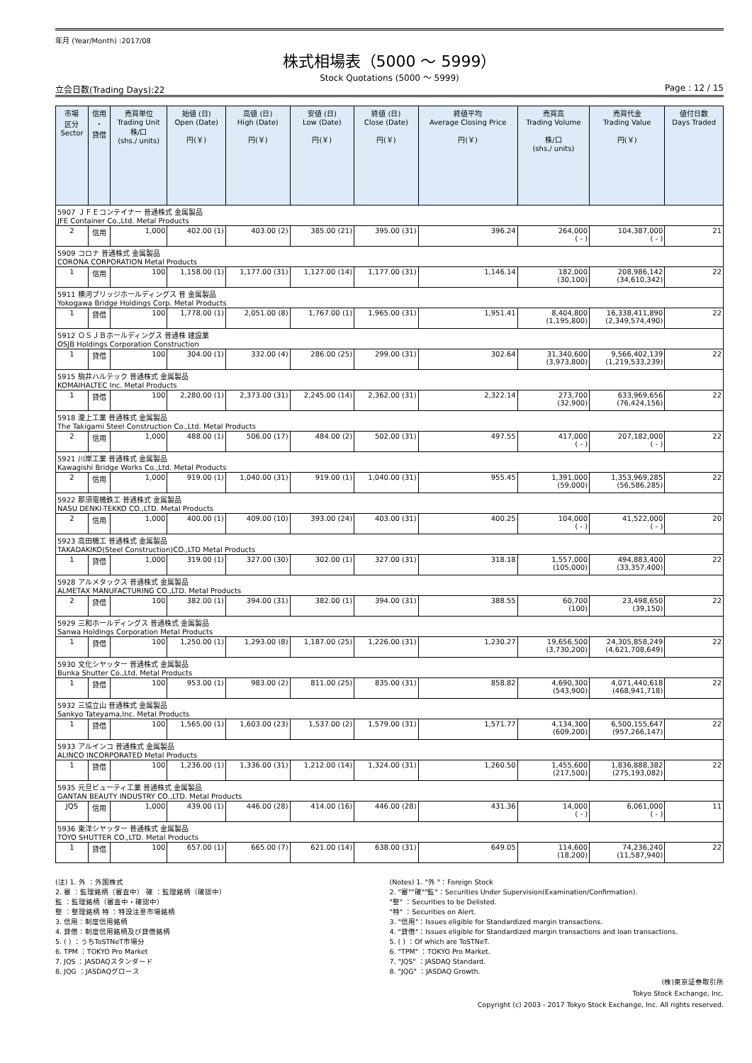年月 (Year/Month) :2017/08
株式相場表（5000 ～ 5999）
Stock Quotations (5000 ～ 5999)
立会日数(Trading Days):22 Page : 12 / 15
| 市場 区分 Sector | 信用 ・ 貸借 | 売買単位 Trading Unit 株/口 (shs./ units) | 始値 (日) Open (Date) 円(￥) | 高値 (日) High (Date) 円(￥) | 安値 (日) Low (Date) 円(￥) | 終値 (日) Close (Date) 円(￥) | 終値平均 Average Closing Price 円(￥) | 売買高 Trading Volume 株/口 (shs./ units) | 売買代金 Trading Value 円(￥) | 値付日数 Days Traded |
| --- | --- | --- | --- | --- | --- | --- | --- | --- | --- | --- |
| 5907 ＪＦＥコンテイナー 普通株式 金属製品 JFE Container Co.,Ltd. Metal Products | | | | | | | | | | |
| 2 | 信用 | 1,000 | 402.00 (1) | 403.00 (2) | 385.00 (21) | 395.00 (31) | 396.24 | 264,000 ( - ) | 104,387,000 ( - ) | 21 |
| 5909 コロナ 普通株式 金属製品 CORONA CORPORATION Metal Products | | | | | | | | | | |
| 1 | 信用 | 100 | 1,158.00 (1) | 1,177.00 (31) | 1,127.00 (14) | 1,177.00 (31) | 1,146.14 | 182,000 (30,100) | 208,986,142 (34,610,342) | 22 |
| 5911 横河ブリッジホールディングス 普 金属製品 Yokogawa Bridge Holdings Corp. Metal Products | | | | | | | | | | |
| 1 | 貸借 | 100 | 1,778.00 (1) | 2,051.00 (8) | 1,767.00 (1) | 1,965.00 (31) | 1,951.41 | 8,404,800 (1,195,800) | 16,338,411,890 (2,349,574,490) | 22 |
| 5912 ＯＳＪＢホールディングス 普通株 建設業 OSJB Holdings Corporation Construction | | | | | | | | | | |
| 1 | 貸借 | 100 | 304.00 (1) | 332.00 (4) | 286.00 (25) | 299.00 (31) | 302.64 | 31,340,600 (3,973,800) | 9,566,402,139 (1,219,533,239) | 22 |
| 5915 駒井ハルテック 普通株式 金属製品 KOMAIHALTEC Inc. Metal Products | | | | | | | | | | |
| 1 | 貸借 | 100 | 2,280.00 (1) | 2,373.00 (31) | 2,245.00 (14) | 2,362.00 (31) | 2,322.14 | 273,700 (32,900) | 633,969,656 (76,424,156) | 22 |
| 5918 瀧上工業 普通株式 金属製品 The Takigami Steel Construction Co.,Ltd. Metal Products | | | | | | | | | | |
| 2 | 信用 | 1,000 | 488.00 (1) | 506.00 (17) | 484.00 (2) | 502.00 (31) | 497.55 | 417,000 ( - ) | 207,182,000 ( - ) | 22 |
| 5921 川岸工業 普通株式 金属製品 Kawagishi Bridge Works Co.,Ltd. Metal Products | | | | | | | | | | |
| 2 | 信用 | 1,000 | 919.00 (1) | 1,040.00 (31) | 919.00 (1) | 1,040.00 (31) | 955.45 | 1,391,000 (59,000) | 1,353,969,285 (56,586,285) | 22 |
| 5922 那須電機鉄工 普通株式 金属製品 NASU DENKI-TEKKO CO.,LTD. Metal Products | | | | | | | | | | |
| 2 | 信用 | 1,000 | 400.00 (1) | 409.00 (10) | 393.00 (24) | 403.00 (31) | 400.25 | 104,000 ( - ) | 41,522,000 ( - ) | 20 |
| 5923 高田機工 普通株式 金属製品 TAKADAKIKO(Steel Construction)CO.,LTD Metal Products | | | | | | | | | | |
| 1 | 貸借 | 1,000 | 319.00 (1) | 327.00 (30) | 302.00 (1) | 327.00 (31) | 318.18 | 1,557,000 (105,000) | 494,883,400 (33,357,400) | 22 |
| 5928 アルメタックス 普通株式 金属製品 ALMETAX MANUFACTURING CO.,LTD. Metal Products | | | | | | | | | | |
| 2 | 貸借 | 100 | 382.00 (1) | 394.00 (31) | 382.00 (1) | 394.00 (31) | 388.55 | 60,700 (100) | 23,498,650 (39,150) | 22 |
| 5929 三和ホールディングス 普通株式 金属製品 Sanwa Holdings Corporation Metal Products | | | | | | | | | | |
| 1 | 貸借 | 100 | 1,250.00 (1) | 1,293.00 (8) | 1,187.00 (25) | 1,226.00 (31) | 1,230.27 | 19,656,500 (3,730,200) | 24,305,858,249 (4,621,708,649) | 22 |
| 5930 文化シヤッター 普通株式 金属製品 Bunka Shutter Co.,Ltd. Metal Products | | | | | | | | | | |
| 1 | 貸借 | 100 | 953.00 (1) | 983.00 (2) | 811.00 (25) | 835.00 (31) | 858.82 | 4,690,300 (543,900) | 4,071,440,618 (468,941,718) | 22 |
| 5932 三協立山 普通株式 金属製品 Sankyo Tateyama,Inc. Metal Products | | | | | | | | | | |
| 1 | 貸借 | 100 | 1,565.00 (1) | 1,603.00 (23) | 1,537.00 (2) | 1,579.00 (31) | 1,571.77 | 4,134,300 (609,200) | 6,500,155,647 (957,266,147) | 22 |
| 5933 アルインコ 普通株式 金属製品 ALINCO INCORPORATED Metal Products | | | | | | | | | | |
| 1 | 貸借 | 100 | 1,236.00 (1) | 1,336.00 (31) | 1,212.00 (14) | 1,324.00 (31) | 1,260.50 | 1,455,600 (217,500) | 1,836,888,382 (275,193,082) | 22 |
| 5935 元旦ビューティ工業 普通株式 金属製品 GANTAN BEAUTY INDUSTRY CO.,LTD. Metal Products | | | | | | | | | | |
| JQS | 信用 | 1,000 | 439.00 (1) | 446.00 (28) | 414.00 (16) | 446.00 (28) | 431.36 | 14,000 ( - ) | 6,061,000 ( - ) | 11 |
| 5936 東洋シヤッター 普通株式 金属製品 TOYO SHUTTER CO.,LTD. Metal Products | | | | | | | | | | |
| 1 | 貸借 | 100 | 657.00 (1) | 665.00 (7) | 621.00 (14) | 638.00 (31) | 649.05 | 114,600 (18,200) | 74,236,240 (11,587,940) | 22 |
(注) 1. 外 ：外国株式
2. 審 ：監理銘柄（審査中） 確 ：監理銘柄（確認中）
監 ：監理銘柄（審査中・確認中）
整 ：整理銘柄 特 ：特設注意市場銘柄
3. 信用：制度信用銘柄
4. 貸借：制度信用銘柄及び貸借銘柄
5. ( ) ：うちToSTNeT市場分
6. TPM ：TOKYO Pro Market
7. JQS ：JASDAQスタンダード
8. JQG ：JASDAQグロース
(Notes) 1. "外 "：Foreign Stock
2. "審""確""監"：Securities Under Supervision(Examination/Confirmation).
"整" ：Securities to be Delisted.
"特" ：Securities on Alert.
3. "信用"：Issues eligible for Standardized margin transactions.
4. "貸借"：Issues eligible for Standardized margin transactions and loan transactions.
5. ( ) ：Of which are ToSTNeT.
6. "TPM" ：TOKYO Pro Market.
7. "JQS" ：JASDAQ Standard.
8. "JQG" ：JASDAQ Growth.
(株)東京証券取引所
Tokyo Stock Exchange, Inc.
Copyright (c) 2003 - 2017 Tokyo Stock Exchange, Inc. All rights reserved.